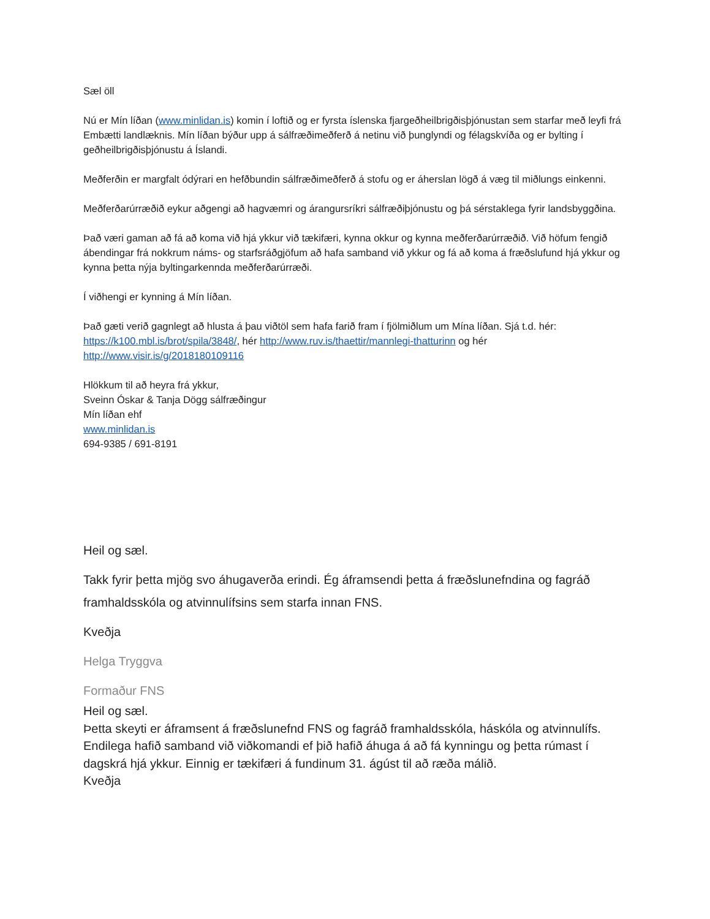Sæl öll
Nú er Mín líðan (www.minlidan.is) komin í loftið og er fyrsta íslenska fjargeðheilbrigðisþjónustan sem starfar með leyfi frá Embætti landlæknis. Mín líðan býður upp á sálfræðimeðferð á netinu við þunglyndi og félagskvíða og er bylting í geðheilbrigðisþjónustu á Íslandi.
Meðferðin er margfalt ódýrari en hefðbundin sálfræðimeðferð á stofu og er áherslan lögð á væg til miðlungs einkenni.
Meðferðarúrræðið eykur aðgengi að hagvæmri og árangursríkri sálfræðiþjónustu og þá sérstaklega fyrir landsbyggðina.
Það væri gaman að fá að koma við hjá ykkur við tækifæri, kynna okkur og kynna meðferðarúrræðið. Við höfum fengið ábendingar frá nokkrum náms- og starfsráðgjöfum að hafa samband við ykkur og fá að koma á fræðslufund hjá ykkur og kynna þetta nýja byltingarkennda meðferðarúrræði.
Í viðhengi er kynning á Mín líðan.
Það gæti verið gagnlegt að hlusta á þau viðtöl sem hafa farið fram í fjölmiðlum um Mína líðan. Sjá t.d. hér: https://k100.mbl.is/brot/spila/3848/, hér http://www.ruv.is/thaettir/mannlegi-thatturinn og hér http://www.visir.is/g/2018180109116
Hlökkum til að heyra frá ykkur,
Sveinn Óskar & Tanja Dögg sálfræðingur
Mín líðan ehf
www.minlidan.is
694-9385 / 691-8191
Heil og sæl.
Takk fyrir þetta mjög svo áhugaverða erindi. Ég áframsendi þetta á fræðslunefndina og fagráð framhaldsskóla og atvinnulífsins sem starfa innan FNS.
Kveðja
Helga Tryggva
Formaður FNS
Heil og sæl.
Þetta skeyti er áframsent á fræðslunefnd FNS og fagráð framhaldsskóla, háskóla og atvinnulífs. Endilega hafið samband við viðkomandi ef þið hafið áhuga á að fá kynningu og þetta rúmast í dagskrá hjá ykkur. Einnig er tækifæri á fundinum 31. ágúst til að ræða málið.
Kveðja